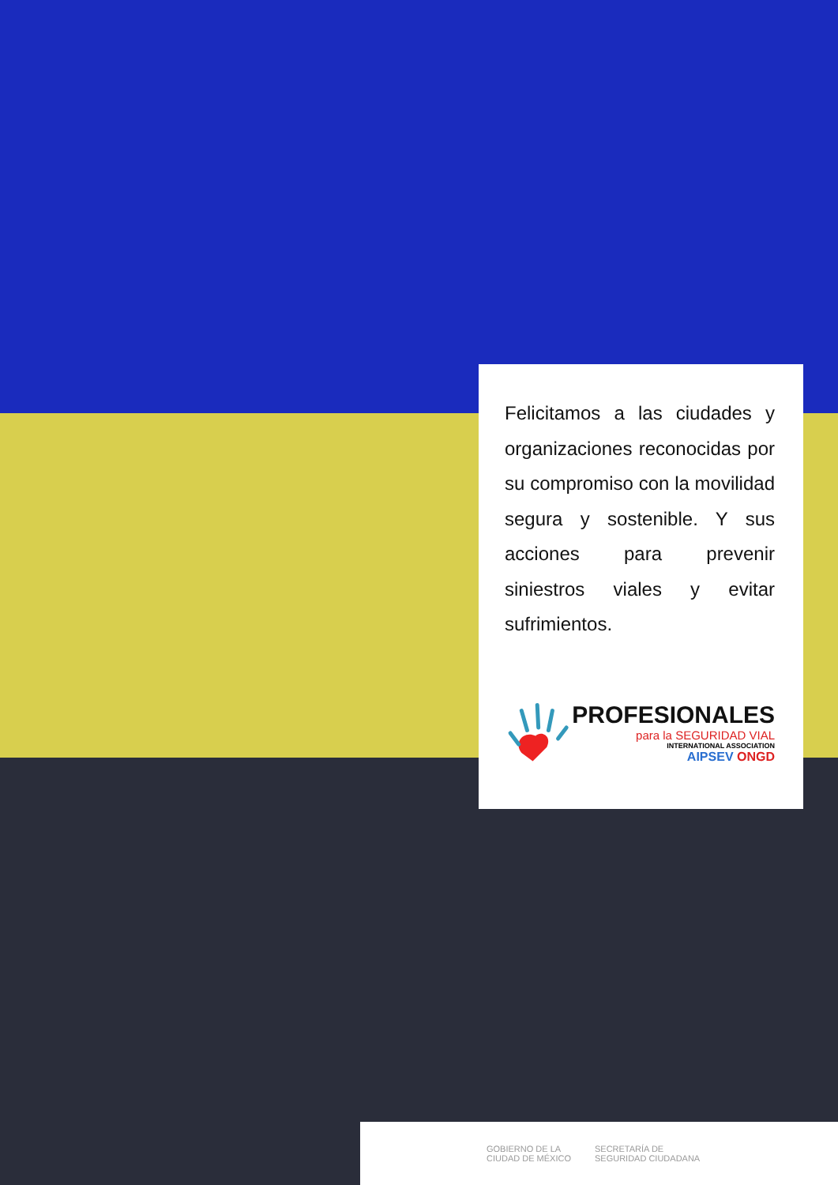Felicitamos a las ciudades y organizaciones reconocidas por su compromiso con la movilidad segura y sostenible. Y sus acciones para prevenir siniestros viales y evitar sufrimientos.
PROFESIONALES
para la SEGURIDAD VIAL
INTERNATIONAL ASSOCIATION
AIPSEV ONGD
GOBIERNO DE LA
CIUDAD DE MÉXICO SECRETARÍA DE
SEGURIDAD CIUDADANA